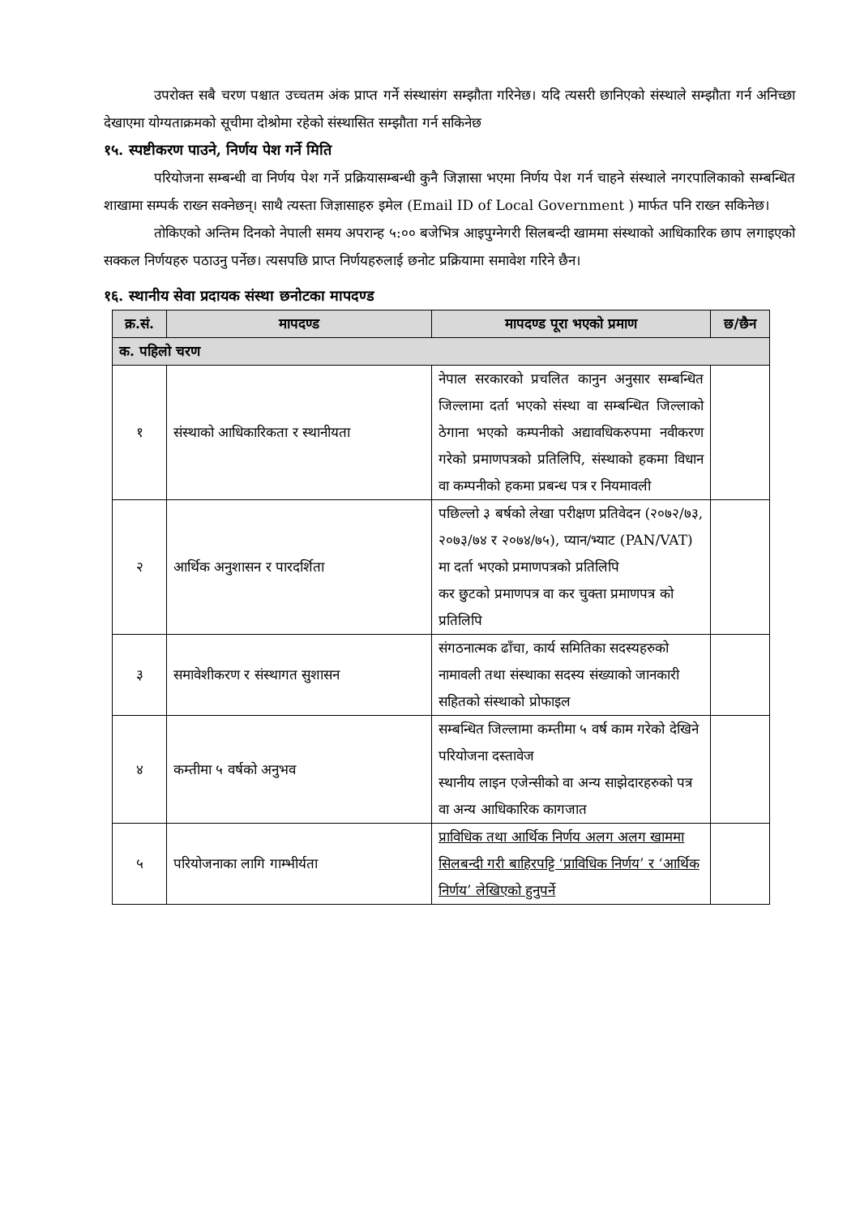उपरोक्त सबै चरण पश्चात उच्चतम अंक प्राप्त गर्ने संस्थासंग सम्झौता गरिनेछ। यदि त्यसरी छानिएको संस्थाले सम्झौता गर्न अनिच्छा देखाएमा योग्यताक्रमको सूचीमा दोश्रोमा रहेको संस्थासित सम्झौता गर्न सकिनेछ
१५. स्पष्टीकरण पाउने, निर्णय पेश गर्ने मिति
परियोजना सम्बन्धी वा निर्णय पेश गर्ने प्रक्रियासम्बन्धी कुनै जिज्ञासा भएमा निर्णय पेश गर्न चाहने संस्थाले नगरपालिकाको सम्बन्धित शाखामा सम्पर्क राख्न सक्नेछन्। साथै त्यस्ता जिज्ञासाहरु इमेल (Email ID of Local Government ) मार्फत पनि राख्न सकिनेछ।
तोकिएको अन्तिम दिनको नेपाली समय अपरान्ह ५:०० बजेभित्र आइपुग्नेगरी सिलबन्दी खाममा संस्थाको आधिकारिक छाप लगाइएको सक्कल निर्णयहरु पठाउनु पर्नेछ। त्यसपछि प्राप्त निर्णयहरुलाई छनोट प्रक्रियामा समावेश गरिने छैन।
१६. स्थानीय सेवा प्रदायक संस्था छनोटका मापदण्ड
| क्र.सं. | मापदण्ड | मापदण्ड पूरा भएको प्रमाण | छ/छैन |
| --- | --- | --- | --- |
| क. पहिलो चरण | | | |
| १ | संस्थाको आधिकारिकता र स्थानीयता | नेपाल सरकारको प्रचलित कानुन अनुसार सम्बन्धित जिल्लामा दर्ता भएको संस्था वा सम्बन्धित जिल्लाको ठेगाना भएको कम्पनीको अद्यावधिकरुपमा नवीकरण गरेको प्रमाणपत्रको प्रतिलिपि, संस्थाको हकमा विधान वा कम्पनीको हकमा प्रबन्ध पत्र र नियमावली | |
| २ | आर्थिक अनुशासन र पारदर्शिता | पछिल्लो ३ बर्षको लेखा परीक्षण प्रतिवेदन (२०७२/७३, २०७३/७४ र २०७४/७५), प्यान/भ्याट (PAN/VAT) मा दर्ता भएको प्रमाणपत्रको प्रतिलिपि कर छुटको प्रमाणपत्र वा कर चुक्ता प्रमाणपत्र को प्रतिलिपि | |
| ३ | समावेशीकरण र संस्थागत सुशासन | संगठनात्मक ढाँचा, कार्य समितिका सदस्यहरुको नामावली तथा संस्थाका सदस्य संख्याको जानकारी सहितको संस्थाको प्रोफाइल | |
| ४ | कम्तीमा ५ वर्षको अनुभव | सम्बन्धित जिल्लामा कम्तीमा ५ वर्ष काम गरेको देखिने परियोजना दस्तावेज स्थानीय लाइन एजेन्सीको वा अन्य साझेदारहरुको पत्र वा अन्य आधिकारिक कागजात | |
| ५ | परियोजनाका लागि गाम्भीर्यता | प्राविधिक तथा आर्थिक निर्णय अलग अलग खाममा सिलबन्दी गरी बाहिरपट्टि ‘प्राविधिक निर्णय’ र ‘आर्थिक निर्णय’ लेखिएको हुनुपर्ने | |